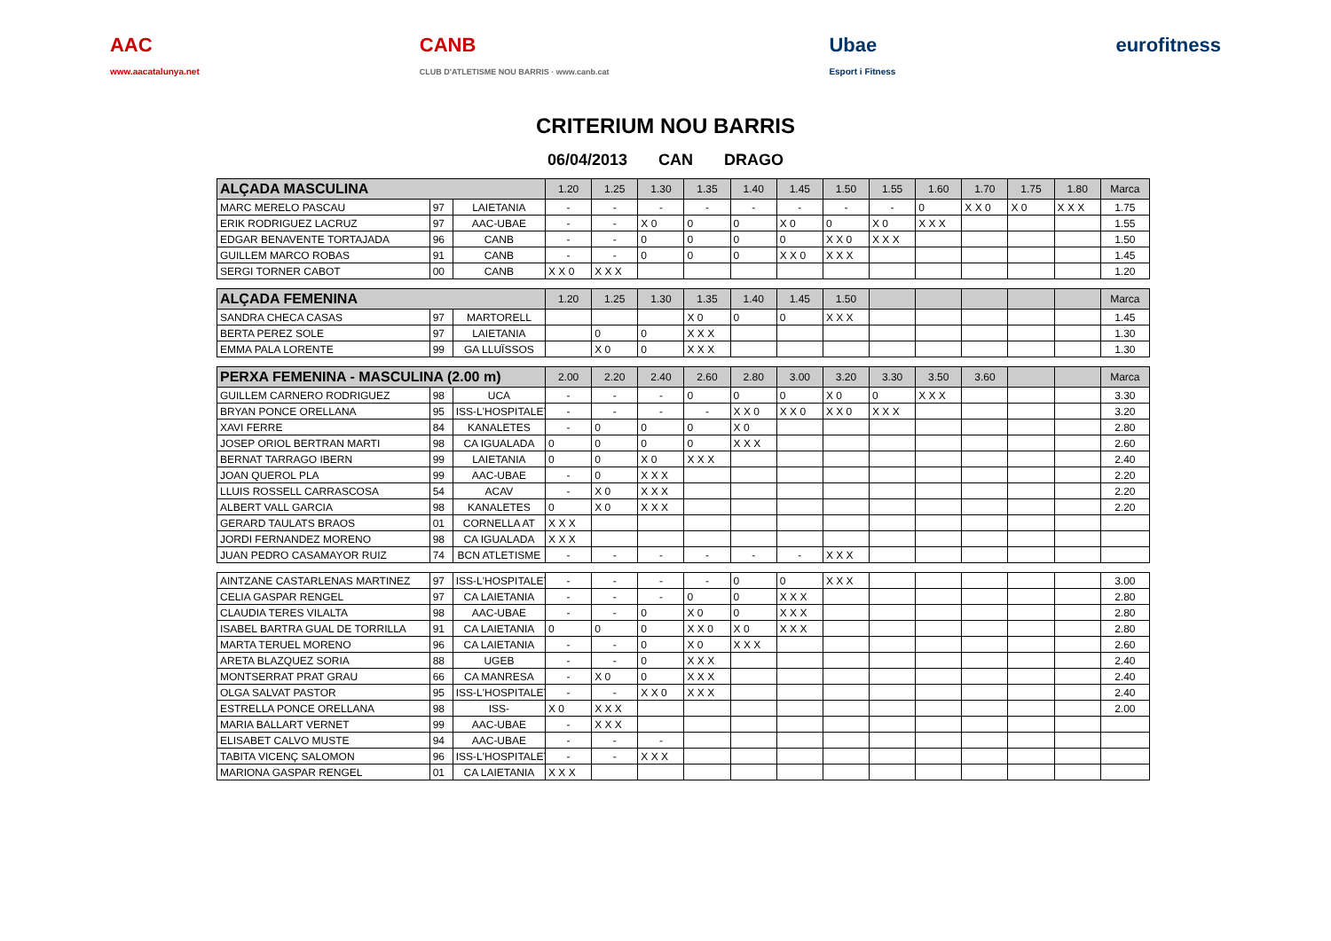AAC
www.aacatalunya.net
CANB
CLUB D'ATLETISME NOU BARRIS · www.canb.cat
Ubae
Esport i Fitness
eurofitness
CRITERIUM NOU BARRIS
06/04/2013 CAN DRAGO
| ALÇADA MASCULINA | | | 1.20 | 1.25 | 1.30 | 1.35 | 1.40 | 1.45 | 1.50 | 1.55 | 1.60 | 1.70 | 1.75 | 1.80 | Marca |
| --- | --- | --- | --- | --- | --- | --- | --- | --- | --- | --- | --- | --- | --- | --- | --- |
| MARC MERELO PASCAU | 97 | LAIETANIA | - | - | - | - | - | - | - | - | 0 | X X 0 | X 0 | X X X | 1.75 |
| ERIK RODRIGUEZ LACRUZ | 97 | AAC-UBAE | - | - | X 0 | 0 | 0 | X 0 | 0 | X 0 | X X X | | | | 1.55 |
| EDGAR BENAVENTE TORTAJADA | 96 | CANB | - | - | 0 | 0 | 0 | 0 | X X 0 | X X X | | | | | 1.50 |
| GUILLEM MARCO ROBAS | 91 | CANB | - | - | 0 | 0 | 0 | X X 0 | X X X | | | | | | 1.45 |
| SERGI TORNER CABOT | 00 | CANB | X X 0 | X X X | | | | | | | | | | | 1.20 |
| ALÇADA FEMENINA | | | 1.20 | 1.25 | 1.30 | 1.35 | 1.40 | 1.45 | 1.50 | | | | | | Marca |
| --- | --- | --- | --- | --- | --- | --- | --- | --- | --- | --- | --- | --- | --- | --- | --- |
| SANDRA CHECA CASAS | 97 | MARTORELL | | | | X 0 | 0 | 0 | X X X | | | | | | 1.45 |
| BERTA PEREZ SOLE | 97 | LAIETANIA | | 0 | 0 | X X X | | | | | | | | | 1.30 |
| EMMA PALA LORENTE | 99 | GA LLUÏSSOS | | X 0 | 0 | X X X | | | | | | | | | 1.30 |
| PERXA FEMENINA - MASCULINA (2.00 m) | | | 2.00 | 2.20 | 2.40 | 2.60 | 2.80 | 3.00 | 3.20 | 3.30 | 3.50 | 3.60 | | | Marca |
| --- | --- | --- | --- | --- | --- | --- | --- | --- | --- | --- | --- | --- | --- | --- | --- |
| GUILLEM CARNERO RODRIGUEZ | 98 | UCA | - | - | - | 0 | 0 | 0 | X 0 | 0 | X X X | | | | 3.30 |
| BRYAN PONCE ORELLANA | 95 | ISS-L'HOSPITALET | - | - | - | - | X X 0 | X X 0 | X X 0 | X X X | | | | | 3.20 |
| XAVI FERRE | 84 | KANALETES | - | 0 | 0 | 0 | X 0 | | | | | | | | 2.80 |
| JOSEP ORIOL BERTRAN MARTI | 98 | CA IGUALADA | 0 | 0 | 0 | 0 | X X X | | | | | | | | 2.60 |
| BERNAT TARRAGO IBERN | 99 | LAIETANIA | 0 | 0 | X 0 | X X X | | | | | | | | | 2.40 |
| JOAN QUEROL PLA | 99 | AAC-UBAE | - | 0 | X X X | | | | | | | | | | 2.20 |
| LLUIS ROSSELL CARRASCOSA | 54 | ACAV | - | X 0 | X X X | | | | | | | | | | 2.20 |
| ALBERT VALL GARCIA | 98 | KANALETES | 0 | X 0 | X X X | | | | | | | | | | 2.20 |
| GERARD TAULATS BRAOS | 01 | CORNELLA AT | X X X | | | | | | | | | | | | |
| JORDI FERNANDEZ MORENO | 98 | CA IGUALADA | X X X | | | | | | | | | | | | |
| JUAN PEDRO CASAMAYOR RUIZ | 74 | BCN ATLETISME | - | - | - | - | - | - | X X X | | | | | | |
| AINTZANE CASTARLENAS MARTINEZ | 97 | ISS-L'HOSPITALET | - | - | - | - | 0 | 0 | X X X | | | | | | 3.00 |
| CELIA GASPAR RENGEL | 97 | CA LAIETANIA | - | - | - | 0 | 0 | X X X | | | | | | | 2.80 |
| CLAUDIA TERES VILALTA | 98 | AAC-UBAE | - | - | 0 | X 0 | 0 | X X X | | | | | | | 2.80 |
| ISABEL BARTRA GUAL DE TORRILLA | 91 | CA LAIETANIA | 0 | 0 | 0 | X X 0 | X 0 | X X X | | | | | | | 2.80 |
| MARTA TERUEL MORENO | 96 | CA LAIETANIA | - | - | 0 | X 0 | X X X | | | | | | | | 2.60 |
| ARETA BLAZQUEZ SORIA | 88 | UGEB | - | - | 0 | X X X | | | | | | | | | 2.40 |
| MONTSERRAT PRAT GRAU | 66 | CA MANRESA | - | X 0 | 0 | X X X | | | | | | | | | 2.40 |
| OLGA SALVAT PASTOR | 95 | ISS-L'HOSPITALET | - | - | X X 0 | X X X | | | | | | | | | 2.40 |
| ESTRELLA PONCE ORELLANA | 98 | ISS- | X 0 | X X X | | | | | | | | | | | 2.00 |
| MARIA BALLART VERNET | 99 | AAC-UBAE | - | X X X | | | | | | | | | | | |
| ELISABET CALVO MUSTE | 94 | AAC-UBAE | - | - | - | | | | | | | | | | |
| TABITA VICENÇ SALOMON | 96 | ISS-L'HOSPITALET | - | - | X X X | | | | | | | | | | |
| MARIONA GASPAR RENGEL | 01 | CA LAIETANIA | X X X | | | | | | | | | | | | |